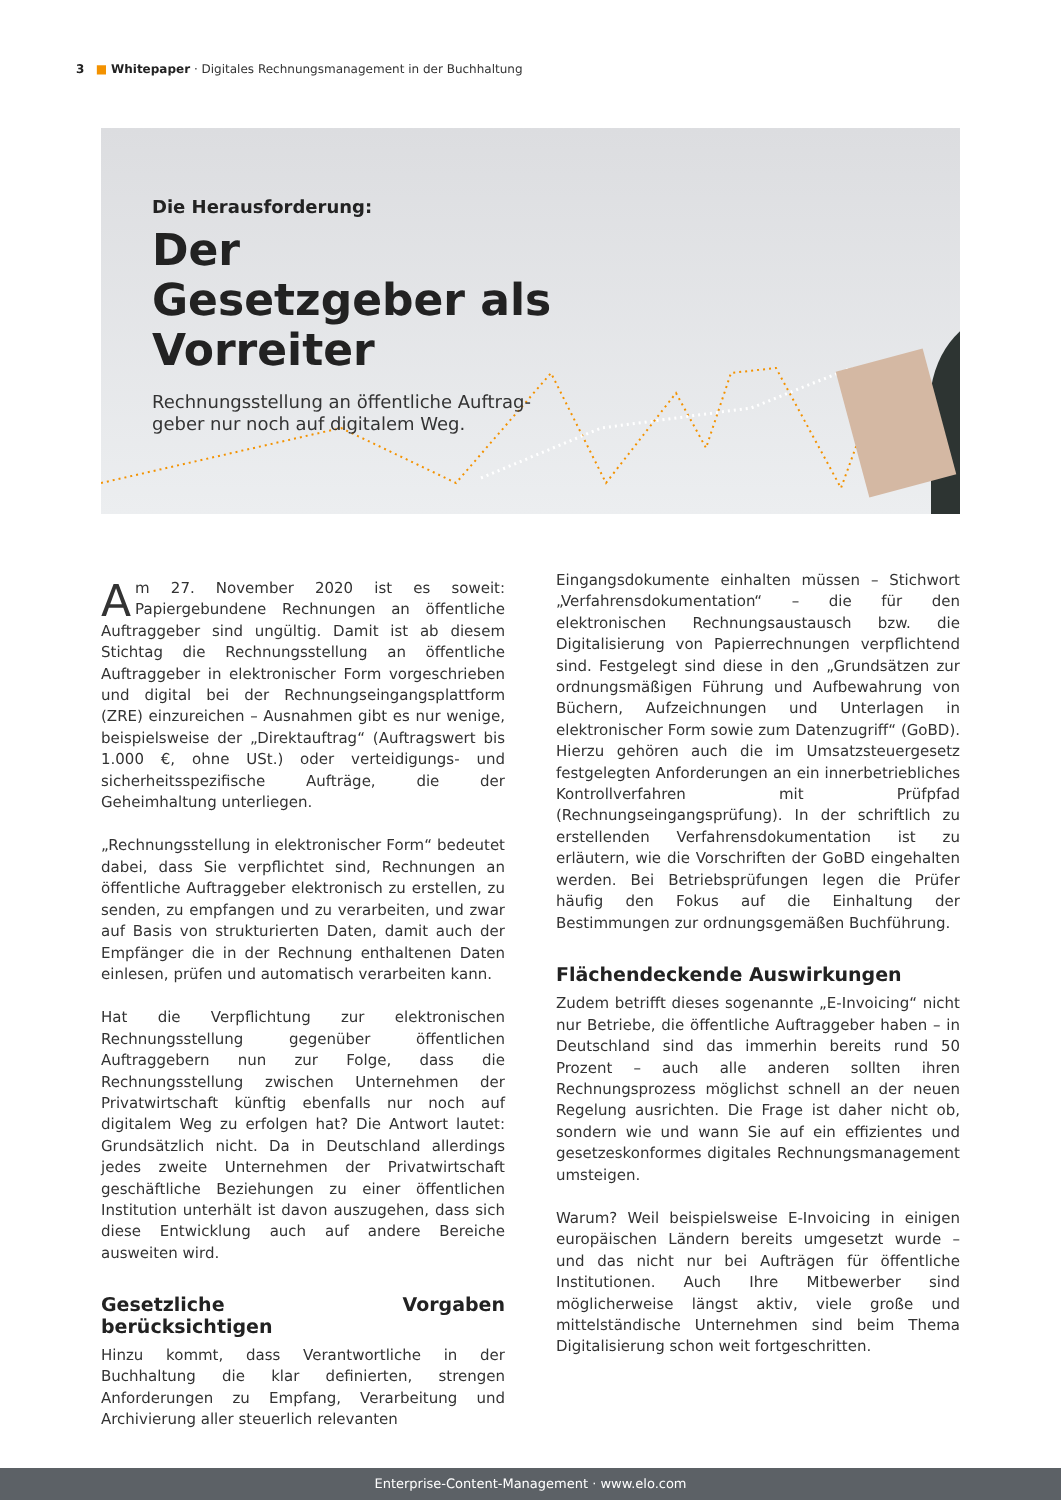3 ■ Whitepaper · Digitales Rechnungsmanagement in der Buchhaltung
Die Herausforderung:
Der Gesetzgeber als Vorreiter
Rechnungsstellung an öffentliche Auftrag­geber nur noch auf digitalem Weg.
Am 27. November 2020 ist es soweit: Papiergebundene Rechnungen an öffentliche Auftraggeber sind ungültig. Damit ist ab diesem Stichtag die Rechnungsstellung an öffentliche Auftraggeber in elektronischer Form vorgeschrieben und digital bei der Rechnungseingangsplattform (ZRE) einzureichen – Ausnahmen gibt es nur wenige, beispielsweise der „Direktauftrag“ (Auftragswert bis 1.000 €, ohne USt.) oder verteidigungs- und sicherheitsspezifische Aufträge, die der Geheimhaltung unterliegen.
„Rechnungsstellung in elektronischer Form“ bedeutet dabei, dass Sie verpflichtet sind, Rechnungen an öffentliche Auftraggeber elektronisch zu erstellen, zu senden, zu empfangen und zu verarbeiten, und zwar auf Basis von strukturierten Daten, damit auch der Empfänger die in der Rechnung enthaltenen Daten einlesen, prüfen und automatisch verarbeiten kann.
Hat die Verpflichtung zur elektronischen Rechnungsstellung gegenüber öffentlichen Auftraggebern nun zur Folge, dass die Rechnungsstellung zwischen Unternehmen der Privatwirtschaft künftig ebenfalls nur noch auf digitalem Weg zu erfolgen hat? Die Antwort lautet: Grundsätzlich nicht. Da in Deutschland allerdings jedes zweite Unternehmen der Privatwirtschaft geschäftliche Beziehungen zu einer öffentlichen Institution unterhält ist davon auszugehen, dass sich diese Entwicklung auch auf andere Bereiche ausweiten wird.
Gesetzliche Vorgaben berücksichtigen
Hinzu kommt, dass Verantwortliche in der Buchhaltung die klar definierten, strengen Anforderungen zu Empfang, Verarbeitung und Archivierung aller steuerlich relevanten
Eingangsdokumente einhalten müssen – Stichwort „Verfahrensdokumentation“ – die für den elektronischen Rechnungsaustausch bzw. die Digitalisierung von Papierrechnungen verpflichtend sind. Festgelegt sind diese in den „Grundsätzen zur ordnungsmäßigen Führung und Aufbewahrung von Büchern, Aufzeichnungen und Unterlagen in elektronischer Form sowie zum Datenzugriff“ (GoBD). Hierzu gehören auch die im Umsatzsteuergesetz festgelegten Anforderungen an ein innerbetriebliches Kontrollverfahren mit Prüfpfad (Rechnungseingangsprüfung). In der schriftlich zu erstellenden Verfahrensdokumentation ist zu erläutern, wie die Vorschriften der GoBD eingehalten werden. Bei Betriebsprüfungen legen die Prüfer häufig den Fokus auf die Einhaltung der Bestimmungen zur ordnungsgemäßen Buchführung.
Flächendeckende Auswirkungen
Zudem betrifft dieses sogenannte „E-Invoicing“ nicht nur Betriebe, die öffentliche Auftraggeber haben – in Deutschland sind das immerhin bereits rund 50 Prozent – auch alle anderen sollten ihren Rechnungsprozess möglichst schnell an der neuen Regelung ausrichten. Die Frage ist daher nicht ob, sondern wie und wann Sie auf ein effizientes und gesetzeskonformes digitales Rechnungsmanagement umsteigen.
Warum? Weil beispielsweise E-Invoicing in einigen europäischen Ländern bereits umgesetzt wurde – und das nicht nur bei Aufträgen für öffentliche Institutionen. Auch Ihre Mitbewerber sind möglicherweise längst aktiv, viele große und mittelständische Unternehmen sind beim Thema Digitalisierung schon weit fortgeschritten.
Enterprise-Content-Management · www.elo.com